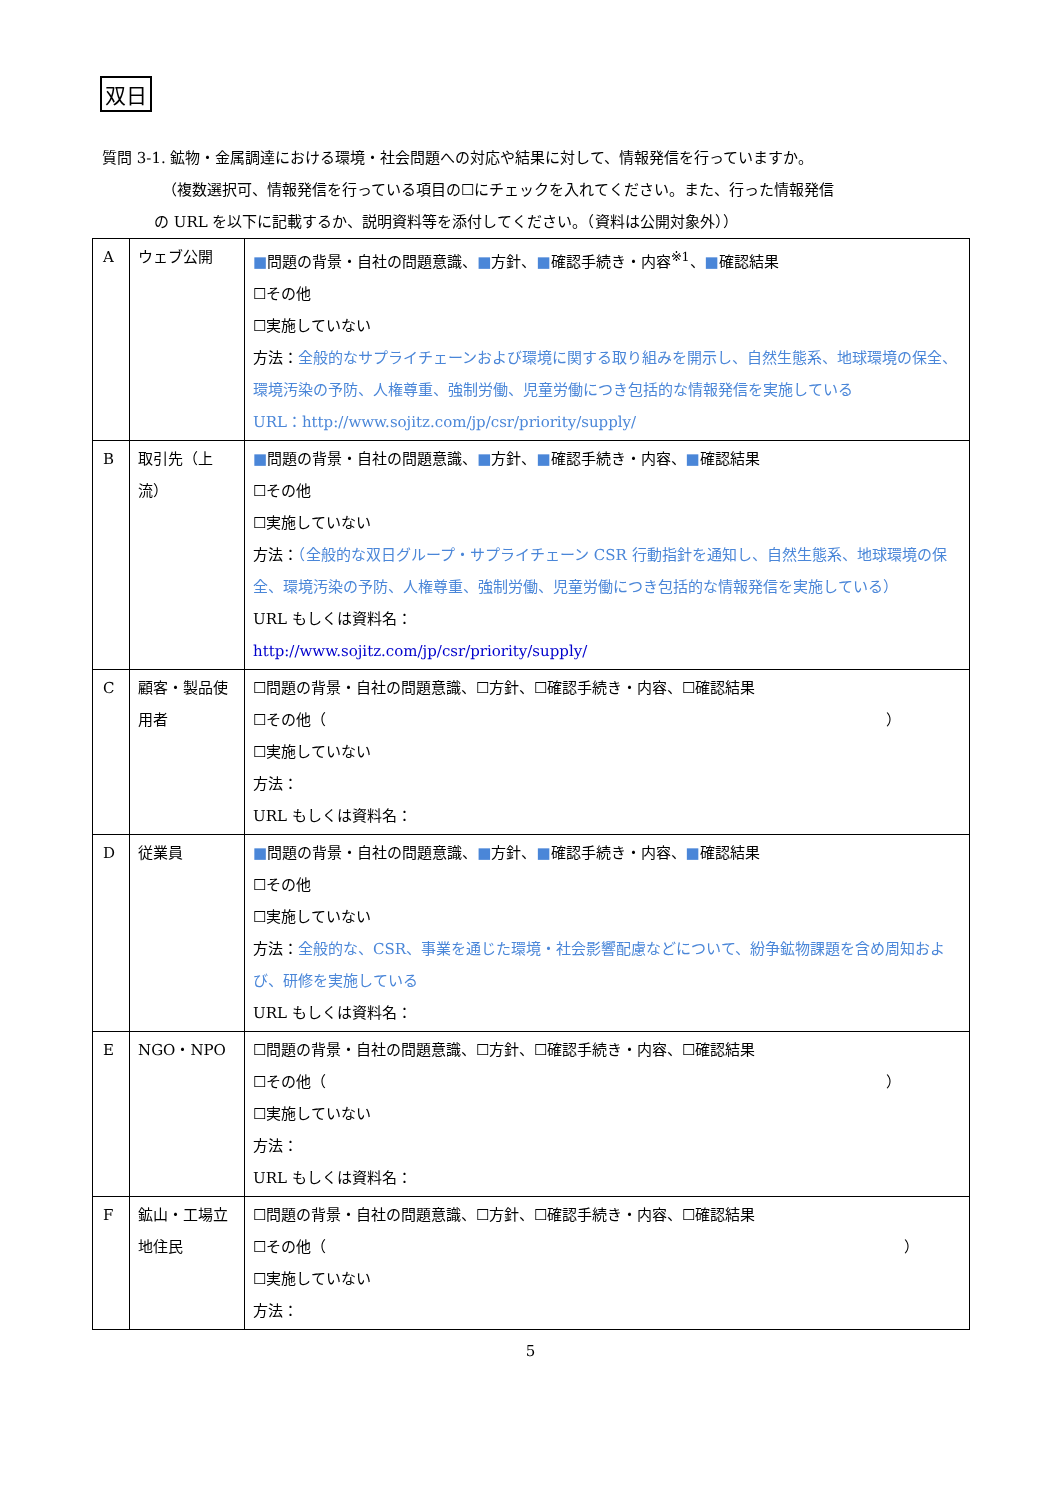双日
質問 3-1. 鉱物・金属調達における環境・社会問題への対応や結果に対して、情報発信を行っていますか。
（複数選択可、情報発信を行っている項目の☐にチェックを入れてください。また、行った情報発信
の URL を以下に記載するか、説明資料等を添付してください。（資料は公開対象外））
| A | ウェブ公開 | ■ 問題の背景・自社の問題意識、 ■ 方針、 ■ 確認手続き・内容<sup>※1</sup>、 ■ 確認結果 ☐その他 ☐実施していない 方法： 全般的なサプライチェーンおよび環境に関する取り組みを開示し、自然生態系、地球環境の保全、環境汚染の予防、人権尊重、強制労働、児童労働につき包括的な情報発信を実施している URL：http://www.sojitz.com/jp/csr/priority/supply/ |
| B | 取引先（上流） | ■ 問題の背景・自社の問題意識、 ■ 方針、 ■ 確認手続き・内容、 ■ 確認結果 ☐その他 ☐実施していない 方法： （全般的な双日グループ・サプライチェーン CSR 行動指針を通知し、自然生態系、地球環境の保全、環境汚染の予防、人権尊重、強制労働、児童労働につき包括的な情報発信を実施している） URL もしくは資料名： http://www.sojitz.com/jp/csr/priority/supply/ |
| C | 顧客・製品使用者 | ☐問題の背景・自社の問題意識、☐方針、☐確認手続き・内容、☐確認結果 ☐その他（ ） ☐実施していない 方法： URL もしくは資料名： |
| D | 従業員 | ■ 問題の背景・自社の問題意識、 ■ 方針、 ■ 確認手続き・内容、 ■ 確認結果 ☐その他 ☐実施していない 方法： 全般的な、CSR、事業を通じた環境・社会影響配慮などについて、紛争鉱物課題を含め周知および、研修を実施している URL もしくは資料名： |
| E | NGO・NPO | ☐問題の背景・自社の問題意識、☐方針、☐確認手続き・内容、☐確認結果 ☐その他（ ） ☐実施していない 方法： URL もしくは資料名： |
| F | 鉱山・工場立地住民 | ☐問題の背景・自社の問題意識、☐方針、☐確認手続き・内容、☐確認結果 ☐その他（ ） ☐実施していない 方法： |
5